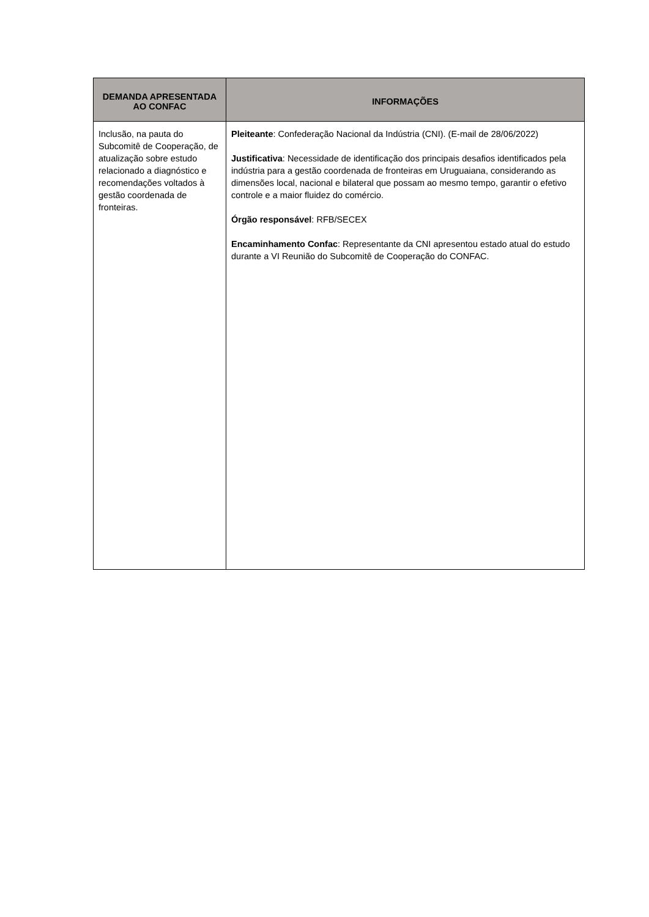| DEMANDA APRESENTADA AO CONFAC | INFORMAÇÕES |
| --- | --- |
| Inclusão, na pauta do Subcomitê de Cooperação, de atualização sobre estudo relacionado a diagnóstico e recomendações voltados à gestão coordenada de fronteiras. | Pleiteante : Confederação Nacional da Indústria (CNI). (E-mail de 28/06/2022) Justificativa : Necessidade de identificação dos principais desafios identificados pela indústria para a gestão coordenada de fronteiras em Uruguaiana, considerando as dimensões local, nacional e bilateral que possam ao mesmo tempo, garantir o efetivo controle e a maior fluidez do comércio. Órgão responsável : RFB/SECEX Encaminhamento Confac : Representante da CNI apresentou estado atual do estudo durante a VI Reunião do Subcomitê de Cooperação do CONFAC. |